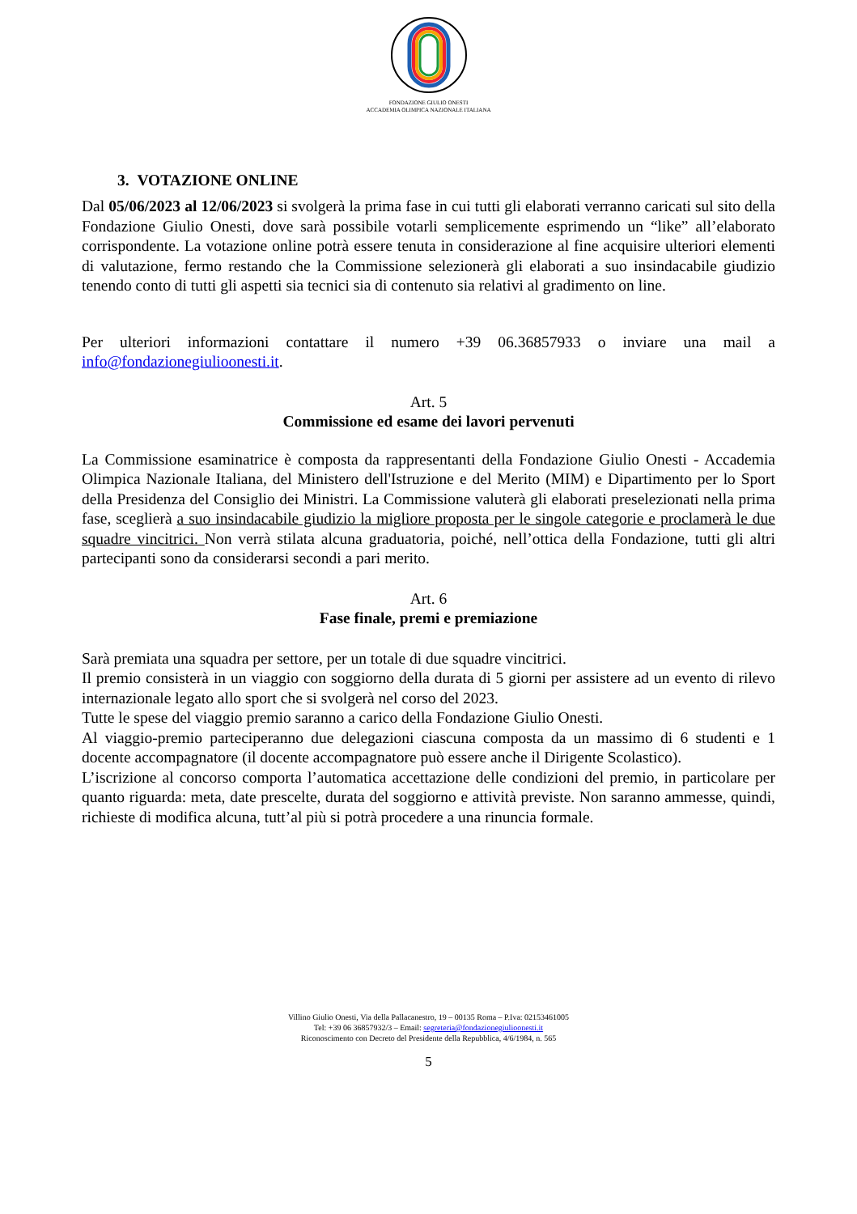FONDAZIONE GIULIO ONESTI
ACCADEMIA OLIMPICA NAZIONALE ITALIANA
3. VOTAZIONE ONLINE
Dal 05/06/2023 al 12/06/2023 si svolgerà la prima fase in cui tutti gli elaborati verranno caricati sul sito della Fondazione Giulio Onesti, dove sarà possibile votarli semplicemente esprimendo un “like” all’elaborato corrispondente. La votazione online potrà essere tenuta in considerazione al fine acquisire ulteriori elementi di valutazione, fermo restando che la Commissione selezionerà gli elaborati a suo insindacabile giudizio tenendo conto di tutti gli aspetti sia tecnici sia di contenuto sia relativi al gradimento on line.
Per ulteriori informazioni contattare il numero +39 06.36857933 o inviare una mail a info@fondazionegiulioonesti.it.
Art. 5
Commissione ed esame dei lavori pervenuti
La Commissione esaminatrice è composta da rappresentanti della Fondazione Giulio Onesti - Accademia Olimpica Nazionale Italiana, del Ministero dell'Istruzione e del Merito (MIM) e Dipartimento per lo Sport della Presidenza del Consiglio dei Ministri. La Commissione valuterà gli elaborati preselezionati nella prima fase, sceglierà a suo insindacabile giudizio la migliore proposta per le singole categorie e proclamerà le due squadre vincitrici. Non verrà stilata alcuna graduatoria, poiché, nell’ottica della Fondazione, tutti gli altri partecipanti sono da considerarsi secondi a pari merito.
Art. 6
Fase finale, premi e premiazione
Sarà premiata una squadra per settore, per un totale di due squadre vincitrici.
Il premio consisterà in un viaggio con soggiorno della durata di 5 giorni per assistere ad un evento di rilevo internazionale legato allo sport che si svolgerà nel corso del 2023.
Tutte le spese del viaggio premio saranno a carico della Fondazione Giulio Onesti.
Al viaggio-premio parteciperanno due delegazioni ciascuna composta da un massimo di 6 studenti e 1 docente accompagnatore (il docente accompagnatore può essere anche il Dirigente Scolastico).
L’iscrizione al concorso comporta l’automatica accettazione delle condizioni del premio, in particolare per quanto riguarda: meta, date prescelte, durata del soggiorno e attività previste. Non saranno ammesse, quindi, richieste di modifica alcuna, tutt’al più si potrà procedere a una rinuncia formale.
Villino Giulio Onesti, Via della Pallacanestro, 19 – 00135 Roma – P.Iva: 02153461005
Tel: +39 06 36857932/3 – Email: segreteria@fondazionegiulioonesti.it
Riconoscimento con Decreto del Presidente della Repubblica, 4/6/1984, n. 565
5